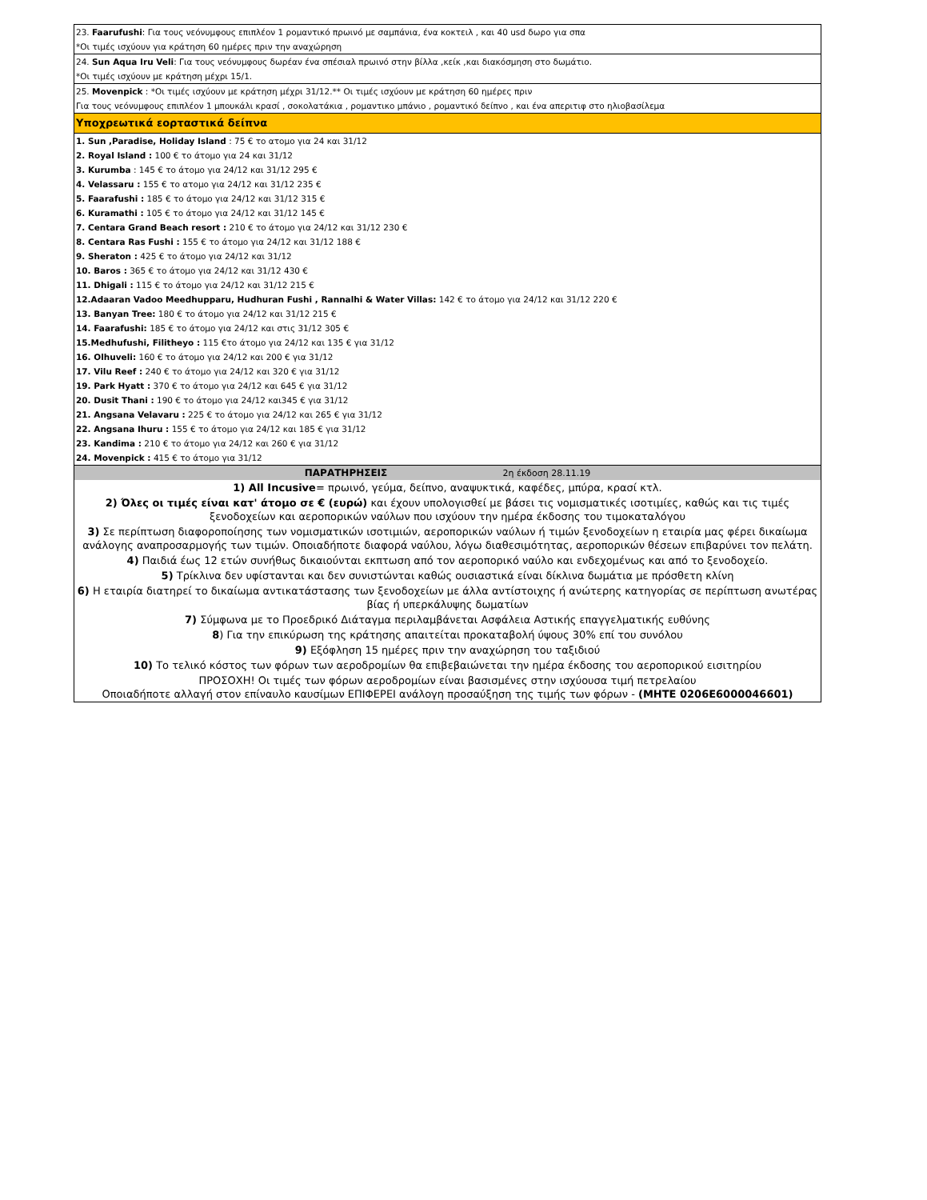| 23. Faarufushi : Για τους νεόνυμφους επιπλέον 1 ρομαντικό πρωινό με σαμπάνια, ένα κοκτειλ , και 40 usd δωρο για σπα |
| *Οι τιμές ισχύουν για κράτηση 60 ημέρες πριν την αναχώρηση |
| 24. Sun Aqua Iru Veli : Για τους νεόνυμφους δωρέαν ένα σπέσιαλ πρωινό στην βίλλα ,κείκ ,και διακόσμηση στο δωμάτιο. |
| *Οι τιμές ισχύουν με κράτηση μέχρι 15/1. |
| 25. Movenpick : *Οι τιμές ισχύουν με κράτηση μέχρι 31/12.** Οι τιμές ισχύουν με κράτηση 60 ημέρες πριν |
| Για τους νεόνυμφους επιπλέον 1 μπουκάλι κρασί , σοκολατάκια , ρομαντικο μπάνιο , ρομαντικό δείπνο , και ένα απεριτιφ στο ηλιοβασίλεμα |
| Υποχρεωτικά εορταστικά δείπνα |
| 1. Sun ,Paradise, Holiday Island : 75 € το ατομο για 24 και 31/12 |
| 2. Royal Island : 100 € το άτομο για 24 και 31/12 |
| 3. Kurumba : 145 € το άτομο για 24/12 και 31/12 295 € |
| 4. Velassaru : 155 € το ατομο για 24/12 και 31/12 235 € |
| 5. Faarafushi : 185 € το άτομο για 24/12 και 31/12 315 € |
| 6. Kuramathi : 105 € το άτομο για 24/12 και 31/12 145 € |
| 7. Centara Grand Beach resort : 210 € το άτομο για 24/12 και 31/12 230 € |
| 8. Centara Ras Fushi : 155 € το άτομο για 24/12 και 31/12 188 € |
| 9. Sheraton : 425 € το άτομο για 24/12 και 31/12 |
| 10. Baros : 365 € το άτομο για 24/12 και 31/12 430 € |
| 11. Dhigali : 115 € το άτομο για 24/12 και 31/12 215 € |
| 12.Adaaran Vadoo Meedhupparu, Hudhuran Fushi , Rannalhi & Water Villas: 142 € το άτομο για 24/12 και 31/12 220 € |
| 13. Banyan Tree: 180 € το άτομο για 24/12 και 31/12 215 € |
| 14. Faarafushi: 185 € το άτομο για 24/12 και στις 31/12 305 € |
| 15.Medhufushi, Filitheyo : 115 €το άτομο για 24/12 και 135 € για 31/12 |
| 16. Olhuveli: 160 € το άτομο για 24/12 και 200 € για 31/12 |
| 17. Vilu Reef : 240 € το άτομο για 24/12 και 320 € για 31/12 |
| 19. Park Hyatt : 370 € το άτομο για 24/12 και 645 € για 31/12 |
| 20. Dusit Thani : 190 € το άτομο για 24/12 και345 € για 31/12 |
| 21. Angsana Velavaru : 225 € το άτομο για 24/12 και 265 € για 31/12 |
| 22. Angsana Ihuru : 155 € το άτομο για 24/12 και 185 € για 31/12 |
| 23. Kandima : 210 € το άτομο για 24/12 και 260 € για 31/12 |
| 24. Movenpick : 415 € το άτομο για 31/12 |
| ΠΑΡΑΤΗΡΗΣΕΙΣ 2η έκδοση 28.11.19 |
| 1) All Incusive = πρωινό, γεύμα, δείπνο, αναψυκτικά, καφέδες, μπύρα, κρασί κτλ. |
| 2) Όλες οι τιμές είναι κατ' άτομο σε € (ευρώ) και έχουν υπολογισθεί με βάσει τις νομισματικές ισοτιμίες, καθώς και τις τιμές ξενοδοχείων και αεροπορικών ναύλων που ισχύουν την ημέρα έκδοσης του τιμοκαταλόγου |
| 3) Σε περίπτωση διαφοροποίησης των νομισματικών ισοτιμιών, αεροπορικών ναύλων ή τιμών ξενοδοχείων η εταιρία μας φέρει δικαίωμα ανάλογης αναπροσαρμογής των τιμών. Οποιαδήποτε διαφορά ναύλου, λόγω διαθεσιμότητας, αεροπορικών θέσεων επιβαρύνει τον πελάτη. |
| 4) Παιδιά έως 12 ετών συνήθως δικαιούνται εκπτωση από τον αεροπορικό ναύλο και ενδεχομένως και από το ξενοδοχείο. |
| 5) Τρίκλινα δεν υφίστανται και δεν συνιστώνται καθώς ουσιαστικά είναι δίκλινα δωμάτια με πρόσθετη κλίνη |
| 6) Η εταιρία διατηρεί το δικαίωμα αντικατάστασης των ξενοδοχείων με άλλα αντίστοιχης ή ανώτερης κατηγορίας σε περίπτωση ανωτέρας βίας ή υπερκάλυψης δωματίων |
| 7) Σύμφωνα με το Προεδρικό Διάταγμα περιλαμβάνεται Ασφάλεια Αστικής επαγγελματικής ευθύνης |
| 8 ) Για την επικύρωση της κράτησης απαιτείται προκαταβολή ύψους 30% επί του συνόλου |
| 9) Εξόφληση 15 ημέρες πριν την αναχώρηση του ταξιδιού |
| 10) Το τελικό κόστος των φόρων των αεροδρομίων θα επιβεβαιώνεται την ημέρα έκδοσης του αεροπορικού εισιτηρίου |
| ΠΡΟΣΟΧΗ! Οι τιμές των φόρων αεροδρομίων είναι βασισμένες στην ισχύουσα τιμή πετρελαίου Οποιαδήποτε αλλαγή στον επίναυλο καυσίμων ΕΠΙΦΕΡΕΙ ανάλογη προσαύξηση της τιμής των φόρων - (ΜΗΤΕ 0206Ε6000046601) |